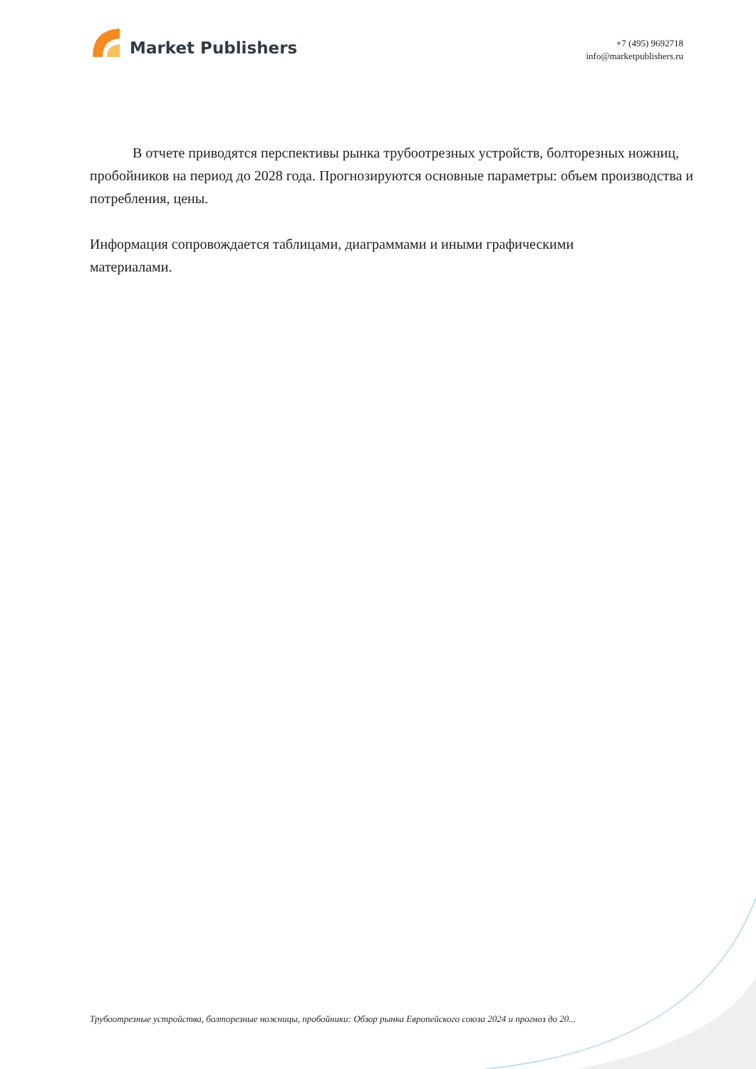Market Publishers
+7 (495) 9692718
info@marketpublishers.ru
В отчете приводятся перспективы рынка трубоотрезных устройств, болторезных ножниц, пробойников на период до 2028 года. Прогнозируются основные параметры: объем производства и потребления, цены.
Информация сопровождается таблицами, диаграммами и иными графическими
материалами.
Трубоотрезные устройства, болторезные ножницы, пробойники: Обзор рынка Европейского союза 2024 и прогноз до 20...